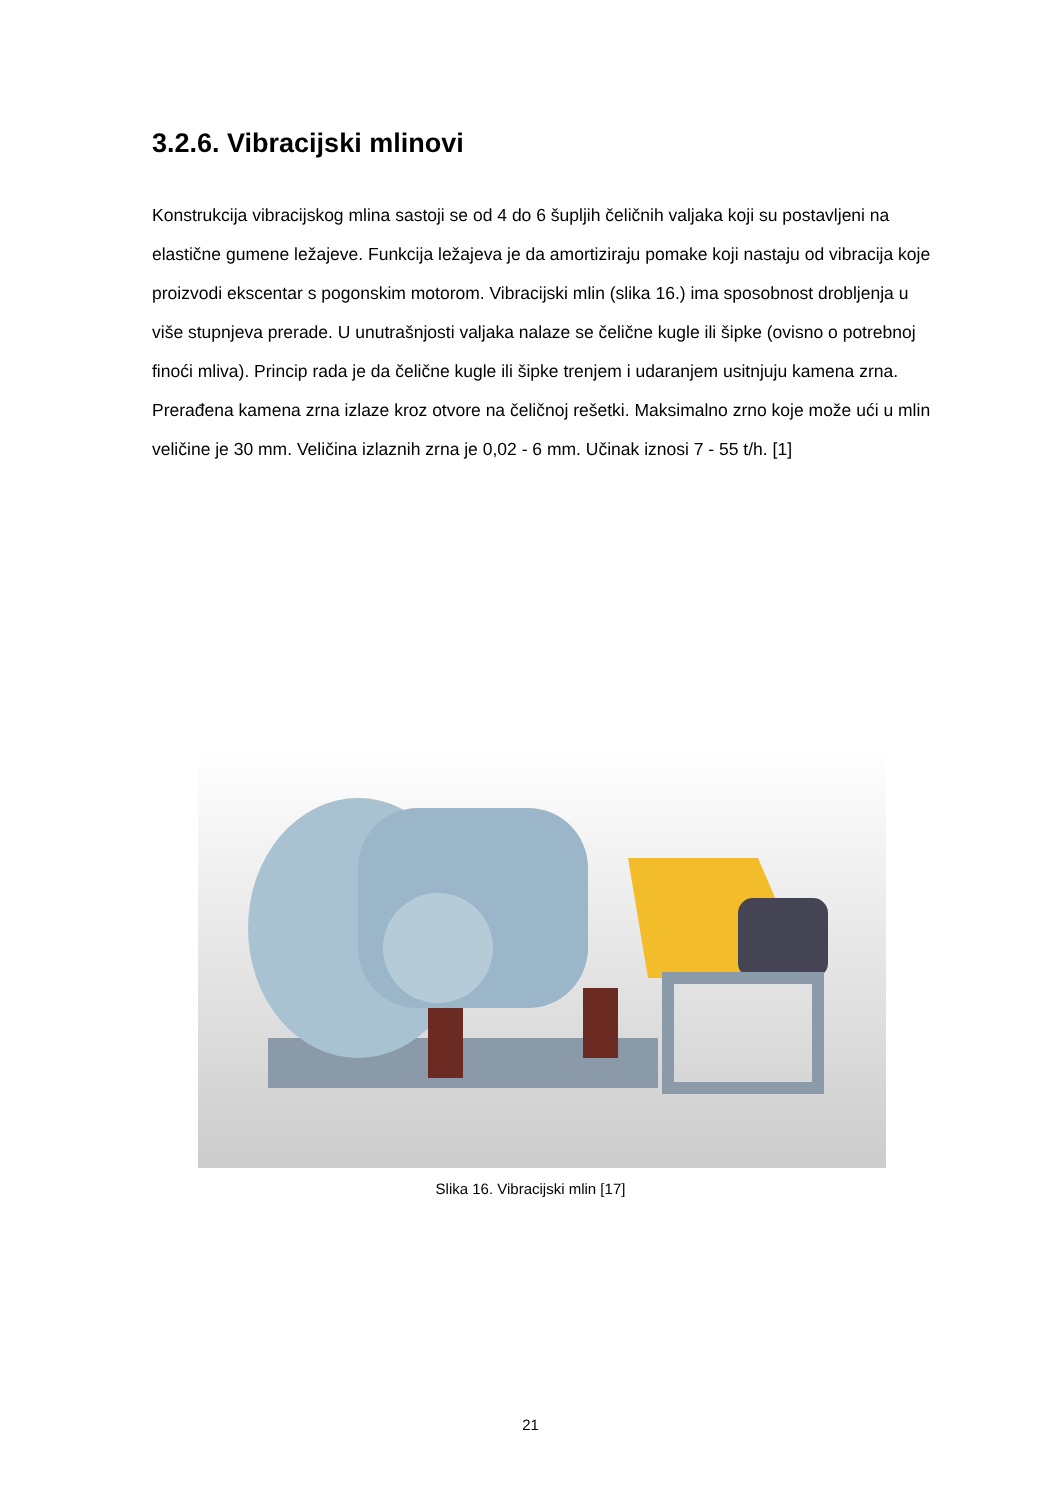3.2.6. Vibracijski mlinovi
Konstrukcija vibracijskog mlina sastoji se od 4 do 6 šupljih čeličnih valjaka koji su postavljeni na elastične gumene ležajeve. Funkcija ležajeva je da amortiziraju pomake koji nastaju od vibracija koje proizvodi ekscentar s pogonskim motorom. Vibracijski mlin (slika 16.) ima sposobnost drobljenja u više stupnjeva prerade. U unutrašnjosti valjaka nalaze se čelične kugle ili šipke (ovisno o potrebnoj finoći mliva). Princip rada je da čelične kugle ili šipke trenjem i udaranjem usitnjuju kamena zrna. Prerađena kamena zrna izlaze kroz otvore na čeličnoj rešetki. Maksimalno zrno koje može ući u mlin veličine je 30 mm. Veličina izlaznih zrna je 0,02 - 6 mm. Učinak iznosi 7 - 55 t/h. [1]
Slika 16. Vibracijski mlin [17]
21